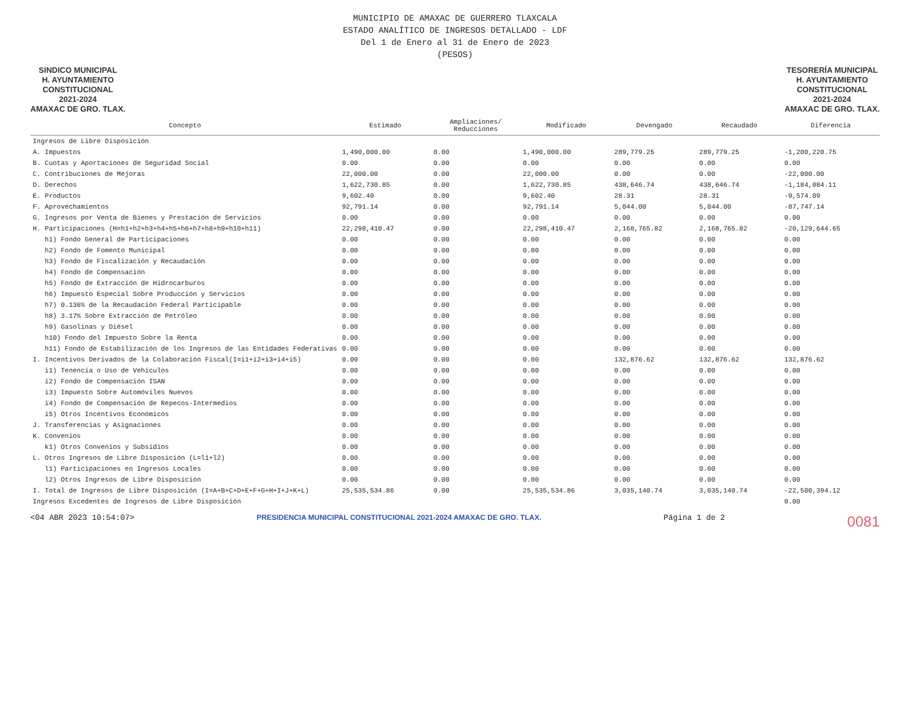MUNICIPIO DE AMAXAC DE GUERRERO TLAXCALA
ESTADO ANALÍTICO DE INGRESOS DETALLADO - LDF
Del 1 de Enero al 31 de Enero de 2023
(PESOS)
SINDICO MUNICIPAL
H. AYUNTAMIENTO
CONSTITUCIONAL
2021-2024
AMAXAC DE GRO. TLAX.
TESORERÍA MUNICIPAL
H. AYUNTAMIENTO
CONSTITUCIONAL
2021-2024
AMAXAC DE GRO. TLAX.
| Concepto | Estimado | Ampliaciones/ Reducciones | Modificado | Devengado | Recaudado | Diferencia |
| --- | --- | --- | --- | --- | --- | --- |
| Ingresos de Libre Disposición | | | | | | |
| A. Impuestos | 1,490,000.00 | 0.00 | 1,490,000.00 | 289,779.25 | 289,779.25 | -1,200,220.75 |
| B. Cuotas y Aportaciones de Seguridad Social | 0.00 | 0.00 | 0.00 | 0.00 | 0.00 | 0.00 |
| C. Contribuciones de Mejoras | 22,000.00 | 0.00 | 22,000.00 | 0.00 | 0.00 | -22,000.00 |
| D. Derechos | 1,622,730.85 | 0.00 | 1,622,730.85 | 438,646.74 | 438,646.74 | -1,184,084.11 |
| E. Productos | 9,602.40 | 0.00 | 9,602.40 | 28.31 | 28.31 | -9,574.09 |
| F. Aprovechamientos | 92,791.14 | 0.00 | 92,791.14 | 5,044.00 | 5,044.00 | -87,747.14 |
| G. Ingresos por Venta de Bienes y Prestación de Servicios | 0.00 | 0.00 | 0.00 | 0.00 | 0.00 | 0.00 |
| H. Participaciones (H=h1+h2+h3+h4+h5+h6+h7+h8+h9+h10+h11) | 22,298,410.47 | 0.00 | 22,298,410.47 | 2,168,765.82 | 2,168,765.82 | -20,129,644.65 |
| h1) Fondo General de Participaciones | 0.00 | 0.00 | 0.00 | 0.00 | 0.00 | 0.00 |
| h2) Fondo de Fomento Municipal | 0.00 | 0.00 | 0.00 | 0.00 | 0.00 | 0.00 |
| h3) Fondo de Fiscalización y Recaudación | 0.00 | 0.00 | 0.00 | 0.00 | 0.00 | 0.00 |
| h4) Fondo de Compensación | 0.00 | 0.00 | 0.00 | 0.00 | 0.00 | 0.00 |
| h5) Fondo de Extracción de Hidrocarburos | 0.00 | 0.00 | 0.00 | 0.00 | 0.00 | 0.00 |
| h6) Impuesto Especial Sobre Producción y Servicios | 0.00 | 0.00 | 0.00 | 0.00 | 0.00 | 0.00 |
| h7) 0.136% de la Recaudación Federal Participable | 0.00 | 0.00 | 0.00 | 0.00 | 0.00 | 0.00 |
| h8) 3.17% Sobre Extracción de Petróleo | 0.00 | 0.00 | 0.00 | 0.00 | 0.00 | 0.00 |
| h9) Gasolinas y Diésel | 0.00 | 0.00 | 0.00 | 0.00 | 0.00 | 0.00 |
| h10) Fondo del Impuesto Sobre la Renta | 0.00 | 0.00 | 0.00 | 0.00 | 0.00 | 0.00 |
| h11) Fondo de Estabilización de los Ingresos de las Entidades Federativas | 0.00 | 0.00 | 0.00 | 0.00 | 0.00 | 0.00 |
| I. Incentivos Derivados de la Colaboración Fiscal(I=i1+i2+i3+i4+i5) | 0.00 | 0.00 | 0.00 | 132,876.62 | 132,876.62 | 132,876.62 |
| i1) Tenencia o Uso de Vehículos | 0.00 | 0.00 | 0.00 | 0.00 | 0.00 | 0.00 |
| i2) Fondo de Compensación ISAN | 0.00 | 0.00 | 0.00 | 0.00 | 0.00 | 0.00 |
| i3) Impuesto Sobre Automóviles Nuevos | 0.00 | 0.00 | 0.00 | 0.00 | 0.00 | 0.00 |
| i4) Fondo de Compensación de Repecos-Intermedios | 0.00 | 0.00 | 0.00 | 0.00 | 0.00 | 0.00 |
| i5) Otros Incentivos Económicos | 0.00 | 0.00 | 0.00 | 0.00 | 0.00 | 0.00 |
| J. Transferencias y Asignaciones | 0.00 | 0.00 | 0.00 | 0.00 | 0.00 | 0.00 |
| K. Convenios | 0.00 | 0.00 | 0.00 | 0.00 | 0.00 | 0.00 |
| k1) Otros Convenios y Subsidios | 0.00 | 0.00 | 0.00 | 0.00 | 0.00 | 0.00 |
| L. Otros Ingresos de Libre Disposición (L=l1+l2) | 0.00 | 0.00 | 0.00 | 0.00 | 0.00 | 0.00 |
| l1) Participaciones en Ingresos Locales | 0.00 | 0.00 | 0.00 | 0.00 | 0.00 | 0.00 |
| l2) Otros Ingresos de Libre Disposición | 0.00 | 0.00 | 0.00 | 0.00 | 0.00 | 0.00 |
| I. Total de Ingresos de Libre Disposición (I=A+B+C+D+E+F+G+H+I+J+K+L) | 25,535,534.86 | 0.00 | 25,535,534.86 | 3,035,140.74 | 3,035,140.74 | -22,500,394.12 |
| Ingresos Excedentes de Ingresos de Libre Disposición | | | | | | 0.00 |
<04 ABR 2023 10:54:07> PRESIDENCIA MUNICIPAL CONSTITUCIONAL 2021-2024 AMAXAC DE GRO. TLAX. Página 1 de 2 0081